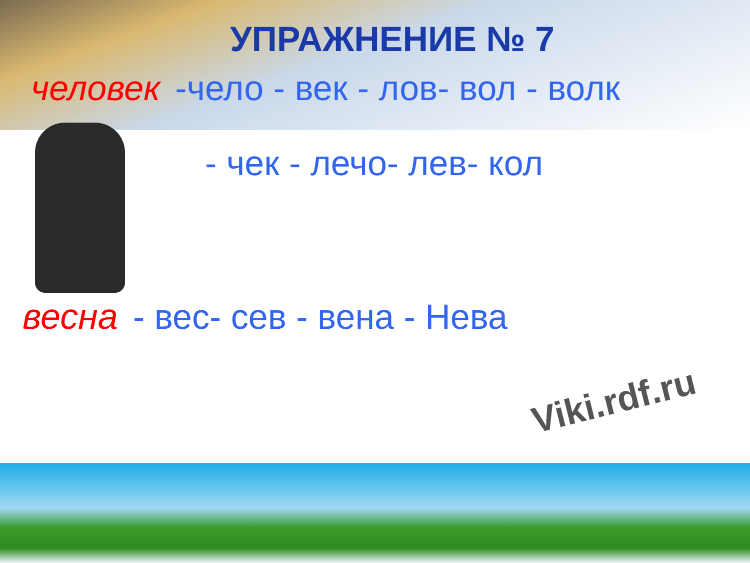УПРАЖНЕНИЕ № 7
человек -чело - век - лов- вол - волк
- чек - лечо- лев- кол
весна - вес- сев - вена - Нева
Viki.rdf.ru